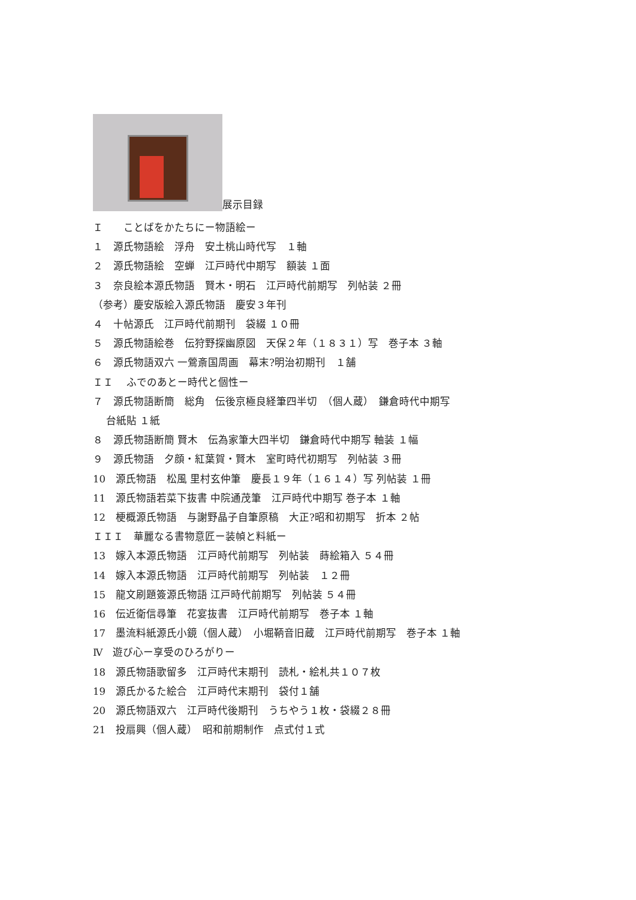展示目録
Ｉ　　ことばをかたちにー物語絵ー
１　源氏物語絵　浮舟　安土桃山時代写　１軸
２　源氏物語絵　空蝉　江戸時代中期写　額装 １面
３　奈良絵本源氏物語　賢木・明石　江戸時代前期写　列帖装 ２冊
（参考）慶安版絵入源氏物語　慶安３年刊
４　十帖源氏　江戸時代前期刊　袋綴 １０冊
５　源氏物語絵巻　伝狩野探幽原図　天保２年（１８３１）写　巻子本 ３軸
６　源氏物語双六 一鶯斎国周画　幕末?明治初期刊　１舗
ＩＩ　 ふでのあとー時代と個性ー
７　源氏物語断簡　総角　伝後京極良経筆四半切　（個人蔵）　鎌倉時代中期写
　 台紙貼 １紙
８　源氏物語断簡 賢木　伝為家筆大四半切　鎌倉時代中期写 軸装 １幅
９　源氏物語　夕顔・紅葉賀・賢木　室町時代初期写　列帖装 ３冊
10　源氏物語　松風 里村玄仲筆　慶長１９年（１６１４）写 列帖装 １冊
11　源氏物語若菜下抜書 中院通茂筆　江戸時代中期写 巻子本 １軸
12　梗概源氏物語　与謝野晶子自筆原稿　大正?昭和初期写　折本 ２帖
ＩＩＩ　華麗なる書物意匠ー装幀と料紙ー
13　嫁入本源氏物語　江戸時代前期写　列帖装　蒔絵箱入 ５４冊
14　嫁入本源氏物語　江戸時代前期写　列帖装　１２冊
15　龍文刷題簽源氏物語 江戸時代前期写　列帖装 ５４冊
16　伝近衛信尋筆　花宴抜書　江戸時代前期写　巻子本 １軸
17　墨流料紙源氏小鏡（個人蔵）　小堀鞆音旧蔵　江戸時代前期写　巻子本 １軸
Ⅳ　遊び心ー享受のひろがりー
18　源氏物語歌留多　江戸時代末期刊　読札・絵札共１０７枚
19　源氏かるた絵合　江戸時代末期刊　袋付１舗
20　源氏物語双六　江戸時代後期刊　うちやう１枚・袋綴２８冊
21　投扇興（個人蔵）　昭和前期制作　点式付１式